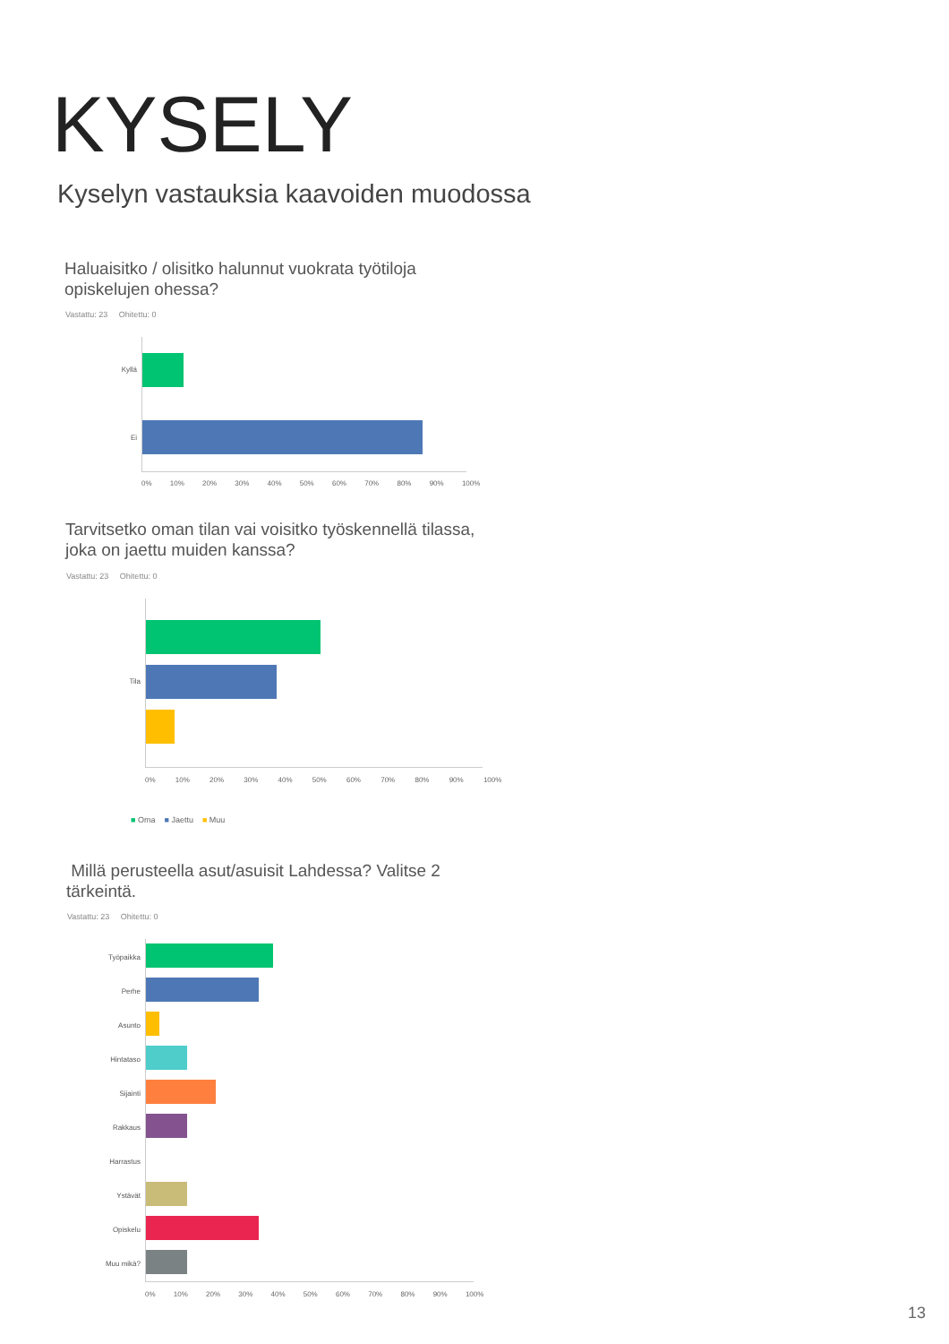KYSELY
Kyselyn vastauksia kaavoiden muodossa
Haluaisitko / olisitko halunnut vuokrata työtiloja
opiskelujen ohessa?
Vastattu: 23 Ohitettu: 0
Kyllä
Ei
0% 10% 20% 30% 40% 50% 60% 70% 80% 90% 100%
Tarvitsetko oman tilan vai voisitko työskennellä tilassa,
joka on jaettu muiden kanssa?
Vastattu: 23 Ohitettu: 0
Tila
0% 10% 20% 30% 40% 50% 60% 70% 80% 90% 100%
■ Oma ■ Jaettu ■ Muu
Millä perusteella asut/asuisit Lahdessa? Valitse 2
tärkeintä.
Vastattu: 23 Ohitettu: 0
Työpaikka
Perhe
Asunto
Hintataso
Sijainti
Rakkaus
Harrastus
Ystävät
Opiskelu
Muu mikä?
0% 10% 20% 30% 40% 50% 60% 70% 80% 90% 100%
13